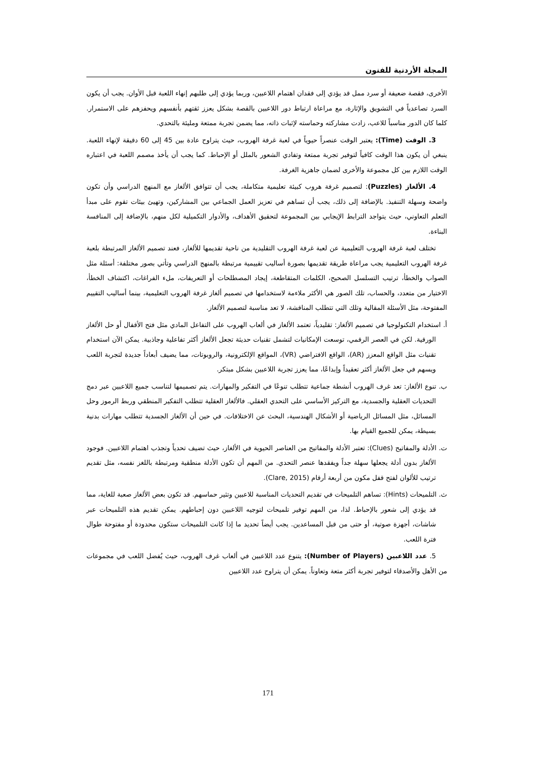المجلة الأردنية للفنون
الأخرى، فقصة ضعيفة أو سرد ممل قد يؤدي إلى فقدان اهتمام اللاعبين، وربما يؤدي إلى طلبهم إنهاء اللعبة قبل الأوان. يجب أن يكون السرد تصاعدياً في التشويق والإثارة، مع مراعاة ارتباط دور اللاعبين بالقصة بشكل يعزز ثقتهم بأنفسهم ويحفزهم على الاستمرار. كلما كان الدور مناسباً للاعب، زادت مشاركته وحماسته لإثبات ذاته، مما يضمن تجربة ممتعة ومليئة بالتحدي.
3. الوقت (Time): يعتبر الوقت عنصراً حيوياً في لعبة غرفة الهروب، حيث يتراوح عادة بين 45 إلى 60 دقيقة لإنهاء اللعبة. ينبغي أن يكون هذا الوقت كافياً لتوفير تجربة ممتعة وتفادي الشعور بالملل أو الإحباط. كما يجب أن يأخذ مصمم اللعبة في اعتباره الوقت اللازم بين كل مجموعة والأخرى لضمان جاهزية الغرفة.
4. الألغاز (Puzzles): لتصميم غرفة هروب كبيئة تعليمية متكاملة، يجب أن تتوافق الألغاز مع المنهج الدراسي وأن تكون واضحة وسهلة التنفيذ. بالإضافة إلى ذلك، يجب أن تساهم في تعزيز العمل الجماعي بين المشاركين، وتهيئ بيئات تقوم على مبدأ التعلم التعاوني، حيث يتواجد الترابط الإيجابي بين المجموعة لتحقيق الأهداف، والأدوار التكميلية لكل منهم، بالإضافة إلى المنافسة البناءة.
تختلف لعبة غرفة الهروب التعليمية عن لعبة غرفة الهروب التقليدية من ناحية تقديمها للألغاز، فعند تصميم الألغاز المرتبطة بلعبة غرفة الهروب التعليمية يجب مراعاة طريقة تقديمها بصورة أساليب تقييمية مرتبطة بالمنهج الدراسي وتأتي بصور مختلفة: أسئلة مثل الصواب والخطأ، ترتيب التسلسل الصحيح، الكلمات المتقاطعة، إيجاد المصطلحات أو التعريفات، ملء الفراغات، اكتشاف الخطأ، الاختيار من متعدد، والحساب، تلك الصور هي الأكثر ملاءمة لاستخدامها في تصميم ألغاز غرفة الهروب التعليمية، بينما أساليب التقييم المفتوحة، مثل الأسئلة المقالية وتلك التي تتطلب المناقشة، لا تعد مناسبة لتصميم الألغاز.
أ. استخدام التكنولوجيا في تصميم الألغاز: تقليدياً، تعتمد الألغاز في ألعاب الهروب على التفاعل المادي مثل فتح الأقفال أو حل الألغاز الورقية. لكن في العصر الرقمي، توسعت الإمكانيات لتشمل تقنيات حديثة تجعل الألغاز أكثر تفاعلية وجاذبية. يمكن الآن استخدام تقنيات مثل الواقع المعزز (AR)، الواقع الافتراضي (VR)، المواقع الإلكترونية، والروبوتات، مما يضيف أبعاداً جديدة لتجربة اللعب ويسهم في جعل الألغاز أكثر تعقيداً وإبداعًا، مما يعزز تجربة اللاعبين بشكل مبتكر.
ب. تنوع الألغاز: تعد غرف الهروب أنشطة جماعية تتطلب تنوعًا في التفكير والمهارات. يتم تصميمها لتناسب جميع اللاعبين عبر دمج التحديات العقلية والجسدية، مع التركيز الأساسي على التحدي العقلي. فالألغاز العقلية تتطلب التفكير المنطقي وربط الرموز وحل المسائل، مثل المسائل الرياضية أو الأشكال الهندسية، البحث عن الاختلافات. في حين أن الألغاز الجسدية تتطلب مهارات بدنية بسيطة، يمكن للجميع القيام بها.
ت. الأدلة والمفاتيح (Clues): تعتبر الأدلة والمفاتيح من العناصر الحيوية في الألغاز، حيث تضيف تحدياً وتجذب اهتمام اللاعبين. فوجود الألغاز بدون أدلة يجعلها سهلة جداً ويفقدها عنصر التحدي. من المهم أن تكون الأدلة منطقية ومرتبطة باللغز نفسه، مثل تقديم ترتيب للألوان لفتح قفل مكون من أربعة أرقام (Clare, 2015).
ث. التلميحات (Hints): تساهم التلميحات في تقديم التحديات المناسبة للاعبين وتثير حماسهم. قد تكون بعض الألغاز صعبة للغاية، مما قد يؤدي إلى شعور بالإحباط. لذا، من المهم توفير تلميحات لتوجيه اللاعبين دون إحباطهم. يمكن تقديم هذه التلميحات عبر شاشات، أجهزة صوتية، أو حتى من قبل المساعدين. يجب أيضاً تحديد ما إذا كانت التلميحات ستكون محدودة أو مفتوحة طوال فترة اللعب.
5. عدد اللاعبين (Number of Players): يتنوع عدد اللاعبين في ألعاب غرف الهروب، حيث يُفضل اللعب في مجموعات من الأهل والأصدقاء لتوفير تجربة أكثر متعة وتعاوناً. يمكن أن يتراوح عدد اللاعبين
171